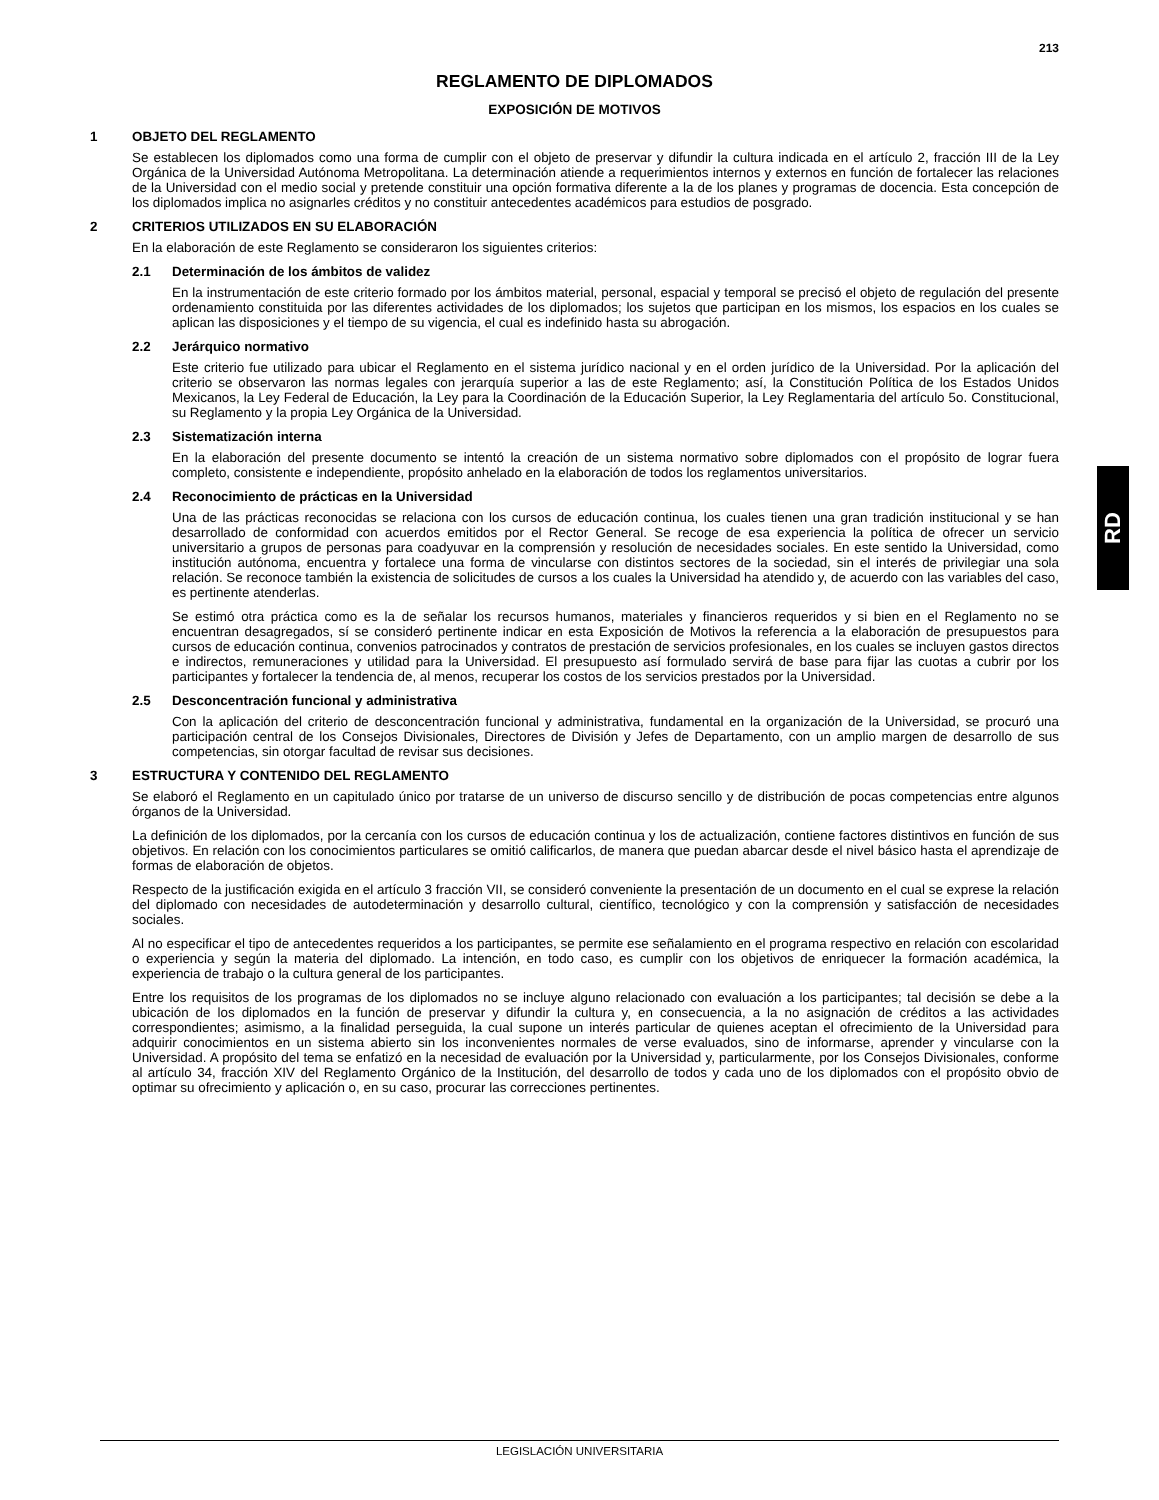213
RD
REGLAMENTO DE DIPLOMADOS
EXPOSICIÓN DE MOTIVOS
1 OBJETO DEL REGLAMENTO
Se establecen los diplomados como una forma de cumplir con el objeto de preservar y difundir la cultura indicada en el artículo 2, fracción III de la Ley Orgánica de la Universidad Autónoma Metropolitana. La determinación atiende a requerimientos internos y externos en función de fortalecer las relaciones de la Universidad con el medio social y pretende constituir una opción formativa diferente a la de los planes y programas de docencia. Esta concepción de los diplomados implica no asignarles créditos y no constituir antecedentes académicos para estudios de posgrado.
2 CRITERIOS UTILIZADOS EN SU ELABORACIÓN
En la elaboración de este Reglamento se consideraron los siguientes criterios:
2.1 Determinación de los ámbitos de validez
En la instrumentación de este criterio formado por los ámbitos material, personal, espacial y temporal se precisó el objeto de regulación del presente ordenamiento constituida por las diferentes actividades de los diplomados; los sujetos que participan en los mismos, los espacios en los cuales se aplican las disposiciones y el tiempo de su vigencia, el cual es indefinido hasta su abrogación.
2.2 Jerárquico normativo
Este criterio fue utilizado para ubicar el Reglamento en el sistema jurídico nacional y en el orden jurídico de la Universidad. Por la aplicación del criterio se observaron las normas legales con jerarquía superior a las de este Reglamento; así, la Constitución Política de los Estados Unidos Mexicanos, la Ley Federal de Educación, la Ley para la Coordinación de la Educación Superior, la Ley Reglamentaria del artículo 5o. Constitucional, su Reglamento y la propia Ley Orgánica de la Universidad.
2.3 Sistematización interna
En la elaboración del presente documento se intentó la creación de un sistema normativo sobre diplomados con el propósito de lograr fuera completo, consistente e independiente, propósito anhelado en la elaboración de todos los reglamentos universitarios.
2.4 Reconocimiento de prácticas en la Universidad
Una de las prácticas reconocidas se relaciona con los cursos de educación continua, los cuales tienen una gran tradición institucional y se han desarrollado de conformidad con acuerdos emitidos por el Rector General. Se recoge de esa experiencia la política de ofrecer un servicio universitario a grupos de personas para coadyuvar en la comprensión y resolución de necesidades sociales. En este sentido la Universidad, como institución autónoma, encuentra y fortalece una forma de vincularse con distintos sectores de la sociedad, sin el interés de privilegiar una sola relación. Se reconoce también la existencia de solicitudes de cursos a los cuales la Universidad ha atendido y, de acuerdo con las variables del caso, es pertinente atenderlas.
Se estimó otra práctica como es la de señalar los recursos humanos, materiales y financieros requeridos y si bien en el Reglamento no se encuentran desagregados, sí se consideró pertinente indicar en esta Exposición de Motivos la referencia a la elaboración de presupuestos para cursos de educación continua, convenios patrocinados y contratos de prestación de servicios profesionales, en los cuales se incluyen gastos directos e indirectos, remuneraciones y utilidad para la Universidad. El presupuesto así formulado servirá de base para fijar las cuotas a cubrir por los participantes y fortalecer la tendencia de, al menos, recuperar los costos de los servicios prestados por la Universidad.
2.5 Desconcentración funcional y administrativa
Con la aplicación del criterio de desconcentración funcional y administrativa, fundamental en la organización de la Universidad, se procuró una participación central de los Consejos Divisionales, Directores de División y Jefes de Departamento, con un amplio margen de desarrollo de sus competencias, sin otorgar facultad de revisar sus decisiones.
3 ESTRUCTURA Y CONTENIDO DEL REGLAMENTO
Se elaboró el Reglamento en un capitulado único por tratarse de un universo de discurso sencillo y de distribución de pocas competencias entre algunos órganos de la Universidad.
La definición de los diplomados, por la cercanía con los cursos de educación continua y los de actualización, contiene factores distintivos en función de sus objetivos. En relación con los conocimientos particulares se omitió calificarlos, de manera que puedan abarcar desde el nivel básico hasta el aprendizaje de formas de elaboración de objetos.
Respecto de la justificación exigida en el artículo 3 fracción VII, se consideró conveniente la presentación de un documento en el cual se exprese la relación del diplomado con necesidades de autodeterminación y desarrollo cultural, científico, tecnológico y con la comprensión y satisfacción de necesidades sociales.
Al no especificar el tipo de antecedentes requeridos a los participantes, se permite ese señalamiento en el programa respectivo en relación con escolaridad o experiencia y según la materia del diplomado. La intención, en todo caso, es cumplir con los objetivos de enriquecer la formación académica, la experiencia de trabajo o la cultura general de los participantes.
Entre los requisitos de los programas de los diplomados no se incluye alguno relacionado con evaluación a los participantes; tal decisión se debe a la ubicación de los diplomados en la función de preservar y difundir la cultura y, en consecuencia, a la no asignación de créditos a las actividades correspondientes; asimismo, a la finalidad perseguida, la cual supone un interés particular de quienes aceptan el ofrecimiento de la Universidad para adquirir conocimientos en un sistema abierto sin los inconvenientes normales de verse evaluados, sino de informarse, aprender y vincularse con la Universidad. A propósito del tema se enfatizó en la necesidad de evaluación por la Universidad y, particularmente, por los Consejos Divisionales, conforme al artículo 34, fracción XIV del Reglamento Orgánico de la Institución, del desarrollo de todos y cada uno de los diplomados con el propósito obvio de optimar su ofrecimiento y aplicación o, en su caso, procurar las correcciones pertinentes.
LEGISLACIÓN UNIVERSITARIA